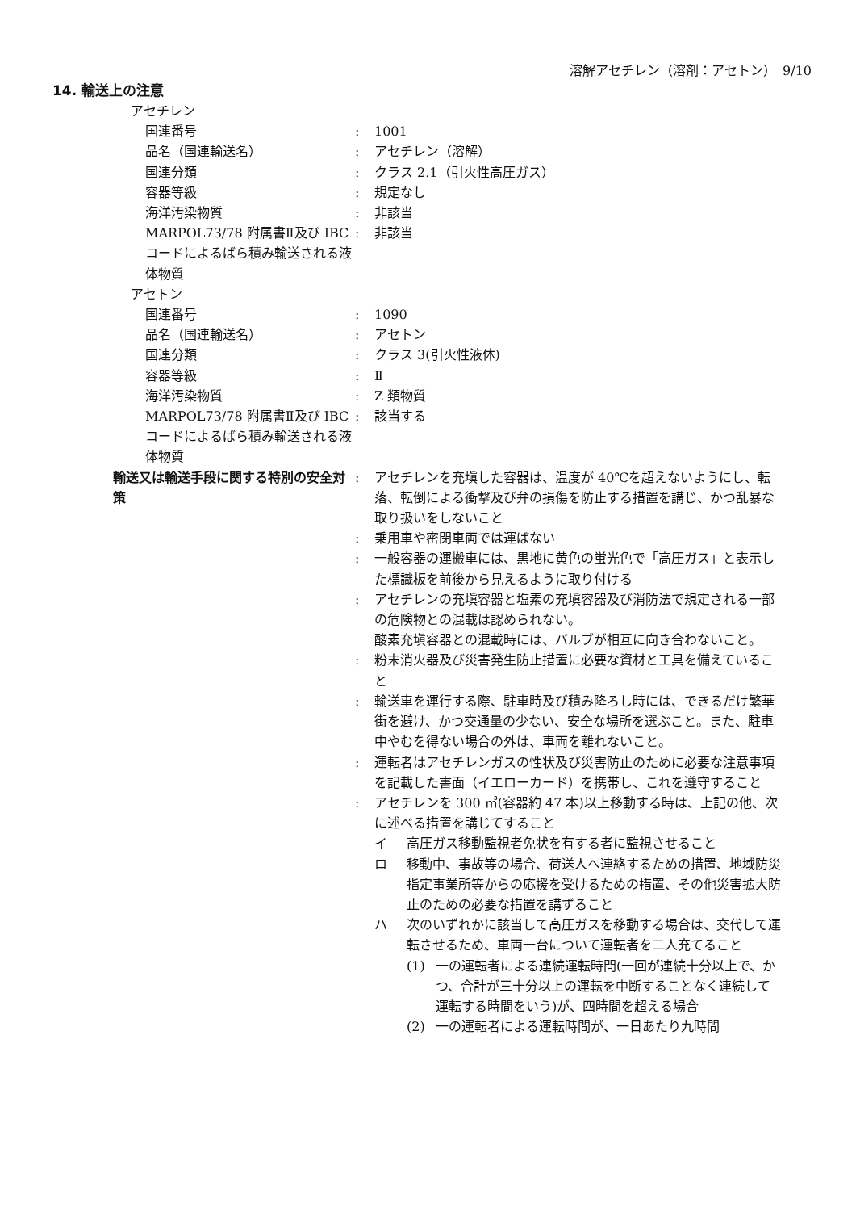溶解アセチレン（溶剤：アセトン）　9/10
14. 輸送上の注意
アセチレン
国連番号 : 1001
品名（国連輸送名） : アセチレン（溶解）
国連分類 : クラス 2.1（引火性高圧ガス）
容器等級 : 規定なし
海洋汚染物質 : 非該当
MARPOL73/78 附属書Ⅱ及び IBC コードによるばら積み輸送される液体物質
: 非該当
アセトン
国連番号 : 1090
品名（国連輸送名） : アセトン
国連分類 : クラス 3(引火性液体)
容器等級 : Ⅱ
海洋汚染物質 : Z 類物質
MARPOL73/78 附属書Ⅱ及び IBC コードによるばら積み輸送される液体物質
: 該当する
輸送又は輸送手段に関する特別の安全対策
: アセチレンを充塡した容器は、温度が 40℃を超えないようにし、転落、転倒による衝撃及び弁の損傷を防止する措置を講じ、かつ乱暴な取り扱いをしないこと
: 乗用車や密閉車両では運ばない
: 一般容器の運搬車には、黒地に黄色の蛍光色で「高圧ガス」と表示した標識板を前後から見えるように取り付ける
: アセチレンの充塡容器と塩素の充塡容器及び消防法で規定される一部の危険物との混載は認められない。
酸素充塡容器との混載時には、バルブが相互に向き合わないこと。
: 粉末消火器及び災害発生防止措置に必要な資材と工具を備えていること
: 輸送車を運行する際、駐車時及び積み降ろし時には、できるだけ繁華街を避け、かつ交通量の少ない、安全な場所を選ぶこと。また、駐車中やむを得ない場合の外は、車両を離れないこと。
: 運転者はアセチレンガスの性状及び災害防止のために必要な注意事項を記載した書面（イエローカード）を携帯し、これを遵守すること
: アセチレンを 300 ㎥(容器約 47 本)以上移動する時は、上記の他、次に述べる措置を講じてすること
イ 高圧ガス移動監視者免状を有する者に監視させること
ロ 移動中、事故等の場合、荷送人へ連絡するための措置、地域防災指定事業所等からの応援を受けるための措置、その他災害拡大防止のための必要な措置を講ずること
ハ 次のいずれかに該当して高圧ガスを移動する場合は、交代して運転させるため、車両一台について運転者を二人充てること
(1) 一の運転者による連続運転時間(一回が連続十分以上で、かつ、合計が三十分以上の運転を中断することなく連続して運転する時間をいう)が、四時間を超える場合
(2) 一の運転者による運転時間が、一日あたり九時間